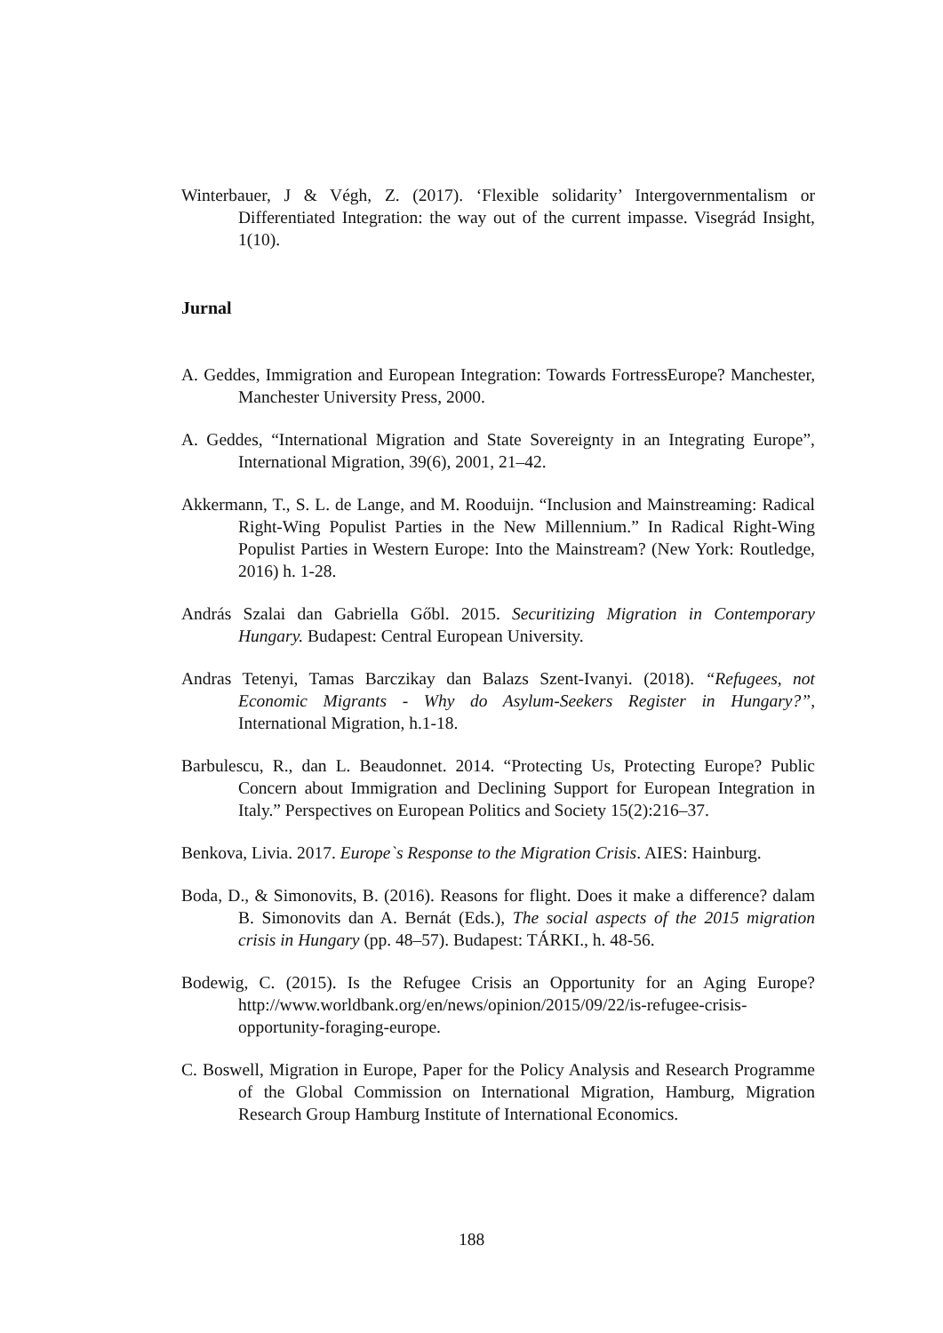Winterbauer, J & Végh, Z. (2017). ‘Flexible solidarity’ Intergovernmentalism or Differentiated Integration: the way out of the current impasse. Visegrád Insight, 1(10).
Jurnal
A. Geddes, Immigration and European Integration: Towards FortressEurope? Manchester, Manchester University Press, 2000.
A. Geddes, “International Migration and State Sovereignty in an Integrating Europe”, International Migration, 39(6), 2001, 21–42.
Akkermann, T., S. L. de Lange, and M. Rooduijn. “Inclusion and Mainstreaming: Radical Right-Wing Populist Parties in the New Millennium.” In Radical Right-Wing Populist Parties in Western Europe: Into the Mainstream? (New York: Routledge, 2016) h. 1-28.
András Szalai dan Gabriella Gőbl. 2015. Securitizing Migration in Contemporary Hungary. Budapest: Central European University.
Andras Tetenyi, Tamas Barczikay dan Balazs Szent-Ivanyi. (2018). “Refugees, not Economic Migrants - Why do Asylum-Seekers Register in Hungary?”, International Migration, h.1-18.
Barbulescu, R., dan L. Beaudonnet. 2014. “Protecting Us, Protecting Europe? Public Concern about Immigration and Declining Support for European Integration in Italy.” Perspectives on European Politics and Society 15(2):216–37.
Benkova, Livia. 2017. Europe`s Response to the Migration Crisis. AIES: Hainburg.
Boda, D., & Simonovits, B. (2016). Reasons for flight. Does it make a difference? dalam B. Simonovits dan A. Bernát (Eds.), The social aspects of the 2015 migration crisis in Hungary (pp. 48–57). Budapest: TÁRKI., h. 48-56.
Bodewig, C. (2015). Is the Refugee Crisis an Opportunity for an Aging Europe? http://www.worldbank.org/en/news/opinion/2015/09/22/is-refugee-crisis-opportunity-foraging-europe.
C. Boswell, Migration in Europe, Paper for the Policy Analysis and Research Programme of the Global Commission on International Migration, Hamburg, Migration Research Group Hamburg Institute of International Economics.
188